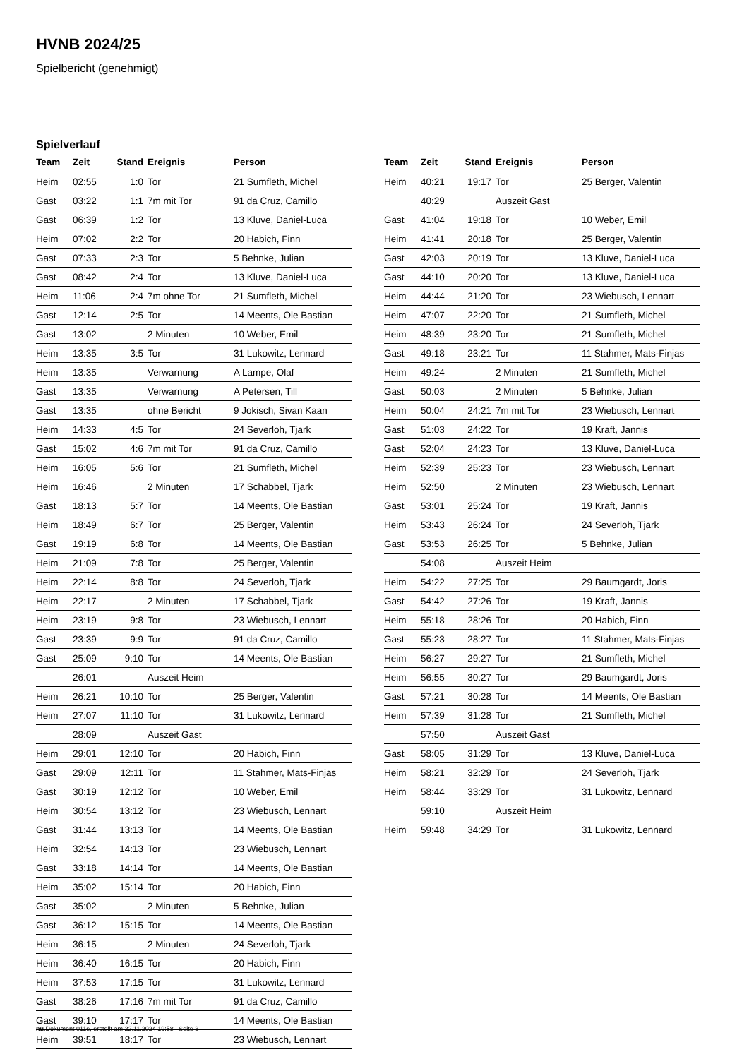HVNB 2024/25
Spielbericht (genehmigt)
Spielverlauf
| Team | Zeit | Stand | Ereignis | Person |
| --- | --- | --- | --- | --- |
| Heim | 02:55 | 1:0 | Tor | 21 Sumfleth, Michel |
| Gast | 03:22 | 1:1 | 7m mit Tor | 91 da Cruz, Camillo |
| Gast | 06:39 | 1:2 | Tor | 13 Kluve, Daniel-Luca |
| Heim | 07:02 | 2:2 | Tor | 20 Habich, Finn |
| Gast | 07:33 | 2:3 | Tor | 5 Behnke, Julian |
| Gast | 08:42 | 2:4 | Tor | 13 Kluve, Daniel-Luca |
| Heim | 11:06 | 2:4 | 7m ohne Tor | 21 Sumfleth, Michel |
| Gast | 12:14 | 2:5 | Tor | 14 Meents, Ole Bastian |
| Gast | 13:02 | | 2 Minuten | 10 Weber, Emil |
| Heim | 13:35 | 3:5 | Tor | 31 Lukowitz, Lennard |
| Heim | 13:35 | | Verwarnung | A Lampe, Olaf |
| Gast | 13:35 | | Verwarnung | A Petersen, Till |
| Gast | 13:35 | | ohne Bericht | 9 Jokisch, Sivan Kaan |
| Heim | 14:33 | 4:5 | Tor | 24 Severloh, Tjark |
| Gast | 15:02 | 4:6 | 7m mit Tor | 91 da Cruz, Camillo |
| Heim | 16:05 | 5:6 | Tor | 21 Sumfleth, Michel |
| Heim | 16:46 | | 2 Minuten | 17 Schabbel, Tjark |
| Gast | 18:13 | 5:7 | Tor | 14 Meents, Ole Bastian |
| Heim | 18:49 | 6:7 | Tor | 25 Berger, Valentin |
| Gast | 19:19 | 6:8 | Tor | 14 Meents, Ole Bastian |
| Heim | 21:09 | 7:8 | Tor | 25 Berger, Valentin |
| Heim | 22:14 | 8:8 | Tor | 24 Severloh, Tjark |
| Heim | 22:17 | | 2 Minuten | 17 Schabbel, Tjark |
| Heim | 23:19 | 9:8 | Tor | 23 Wiebusch, Lennart |
| Gast | 23:39 | 9:9 | Tor | 91 da Cruz, Camillo |
| Gast | 25:09 | 9:10 | Tor | 14 Meents, Ole Bastian |
| | 26:01 | | Auszeit Heim | |
| Heim | 26:21 | 10:10 | Tor | 25 Berger, Valentin |
| Heim | 27:07 | 11:10 | Tor | 31 Lukowitz, Lennard |
| | 28:09 | | Auszeit Gast | |
| Heim | 29:01 | 12:10 | Tor | 20 Habich, Finn |
| Gast | 29:09 | 12:11 | Tor | 11 Stahmer, Mats-Finjas |
| Gast | 30:19 | 12:12 | Tor | 10 Weber, Emil |
| Heim | 30:54 | 13:12 | Tor | 23 Wiebusch, Lennart |
| Gast | 31:44 | 13:13 | Tor | 14 Meents, Ole Bastian |
| Heim | 32:54 | 14:13 | Tor | 23 Wiebusch, Lennart |
| Gast | 33:18 | 14:14 | Tor | 14 Meents, Ole Bastian |
| Heim | 35:02 | 15:14 | Tor | 20 Habich, Finn |
| Gast | 35:02 | | 2 Minuten | 5 Behnke, Julian |
| Gast | 36:12 | 15:15 | Tor | 14 Meents, Ole Bastian |
| Heim | 36:15 | | 2 Minuten | 24 Severloh, Tjark |
| Heim | 36:40 | 16:15 | Tor | 20 Habich, Finn |
| Heim | 37:53 | 17:15 | Tor | 31 Lukowitz, Lennard |
| Gast | 38:26 | 17:16 | 7m mit Tor | 91 da Cruz, Camillo |
| Gast | 39:10 | 17:17 | Tor | 14 Meents, Ole Bastian |
| Heim | 39:51 | 18:17 | Tor | 23 Wiebusch, Lennart |
| Team | Zeit | Stand | Ereignis | Person |
| --- | --- | --- | --- | --- |
| Heim | 40:21 | 19:17 | Tor | 25 Berger, Valentin |
| | 40:29 | | Auszeit Gast | |
| Gast | 41:04 | 19:18 | Tor | 10 Weber, Emil |
| Heim | 41:41 | 20:18 | Tor | 25 Berger, Valentin |
| Gast | 42:03 | 20:19 | Tor | 13 Kluve, Daniel-Luca |
| Gast | 44:10 | 20:20 | Tor | 13 Kluve, Daniel-Luca |
| Heim | 44:44 | 21:20 | Tor | 23 Wiebusch, Lennart |
| Heim | 47:07 | 22:20 | Tor | 21 Sumfleth, Michel |
| Heim | 48:39 | 23:20 | Tor | 21 Sumfleth, Michel |
| Gast | 49:18 | 23:21 | Tor | 11 Stahmer, Mats-Finjas |
| Heim | 49:24 | | 2 Minuten | 21 Sumfleth, Michel |
| Gast | 50:03 | | 2 Minuten | 5 Behnke, Julian |
| Heim | 50:04 | 24:21 | 7m mit Tor | 23 Wiebusch, Lennart |
| Gast | 51:03 | 24:22 | Tor | 19 Kraft, Jannis |
| Gast | 52:04 | 24:23 | Tor | 13 Kluve, Daniel-Luca |
| Heim | 52:39 | 25:23 | Tor | 23 Wiebusch, Lennart |
| Heim | 52:50 | | 2 Minuten | 23 Wiebusch, Lennart |
| Gast | 53:01 | 25:24 | Tor | 19 Kraft, Jannis |
| Heim | 53:43 | 26:24 | Tor | 24 Severloh, Tjark |
| Gast | 53:53 | 26:25 | Tor | 5 Behnke, Julian |
| | 54:08 | | Auszeit Heim | |
| Heim | 54:22 | 27:25 | Tor | 29 Baumgardt, Joris |
| Gast | 54:42 | 27:26 | Tor | 19 Kraft, Jannis |
| Heim | 55:18 | 28:26 | Tor | 20 Habich, Finn |
| Gast | 55:23 | 28:27 | Tor | 11 Stahmer, Mats-Finjas |
| Heim | 56:27 | 29:27 | Tor | 21 Sumfleth, Michel |
| Heim | 56:55 | 30:27 | Tor | 29 Baumgardt, Joris |
| Gast | 57:21 | 30:28 | Tor | 14 Meents, Ole Bastian |
| Heim | 57:39 | 31:28 | Tor | 21 Sumfleth, Michel |
| | 57:50 | | Auszeit Gast | |
| Gast | 58:05 | 31:29 | Tor | 13 Kluve, Daniel-Luca |
| Heim | 58:21 | 32:29 | Tor | 24 Severloh, Tjark |
| Heim | 58:44 | 33:29 | Tor | 31 Lukowitz, Lennard |
| | 59:10 | | Auszeit Heim | |
| Heim | 59:48 | 34:29 | Tor | 31 Lukowitz, Lennard |
nu.Dokument 011e, erstellt am 22.11.2024 19:58 | Seite 3